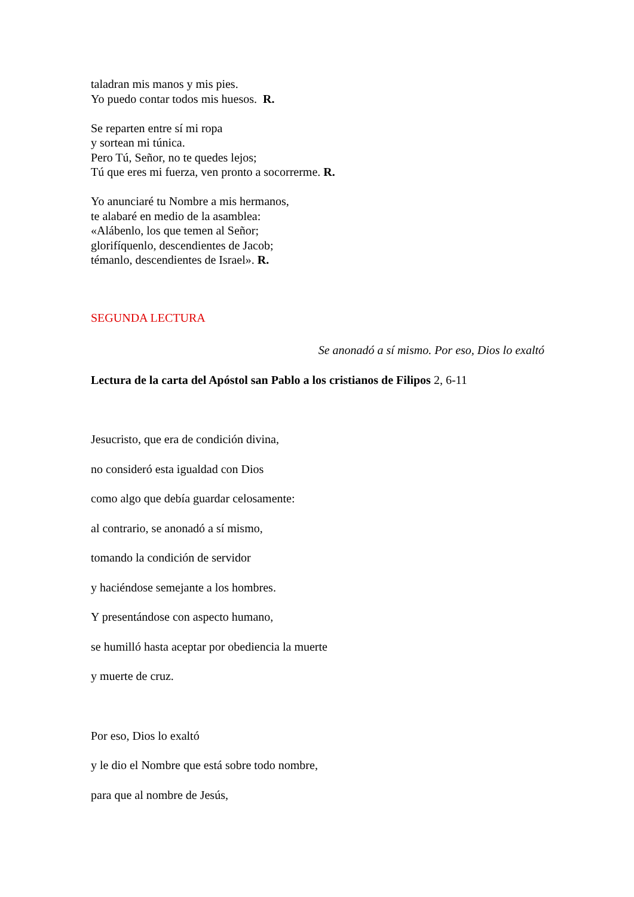taladran mis manos y mis pies.
Yo puedo contar todos mis huesos. R.
Se reparten entre sí mi ropa
y sortean mi túnica.
Pero Tú, Señor, no te quedes lejos;
Tú que eres mi fuerza, ven pronto a socorrerme. R.
Yo anunciaré tu Nombre a mis hermanos,
te alabaré en medio de la asamblea:
«Alábenlo, los que temen al Señor;
glorifíquenlo, descendientes de Jacob;
témanlo, descendientes de Israel». R.
SEGUNDA LECTURA
Se anonadó a sí mismo. Por eso, Dios lo exaltó
Lectura de la carta del Apóstol san Pablo a los cristianos de Filipos 2, 6-11
Jesucristo, que era de condición divina,
no consideró esta igualdad con Dios
como algo que debía guardar celosamente:
al contrario, se anonadó a sí mismo,
tomando la condición de servidor
y haciéndose semejante a los hombres.
Y presentándose con aspecto humano,
se humilló hasta aceptar por obediencia la muerte
y muerte de cruz.
Por eso, Dios lo exaltó
y le dio el Nombre que está sobre todo nombre,
para que al nombre de Jesús,